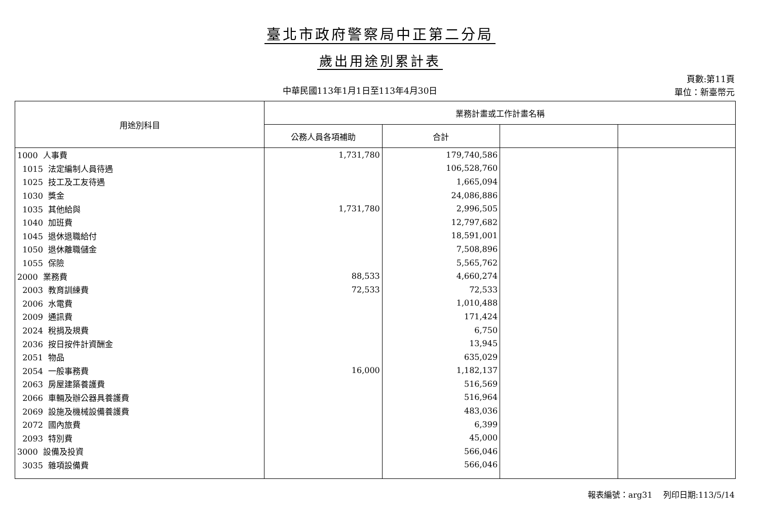臺北市政府警察局中正第二分局
歲出用途別累計表
中華民國113年1月1日至113年4月30日
頁數:第11頁
單位：新臺幣元
| 用途別科目 | 業務計畫或工作計畫名稱 | | | |
| --- | --- | --- | --- | --- |
| | 公務人員各項補助 | 合計 | | |
| 1000 人事費 | 1,731,780 | 179,740,586 | | |
| 1015 法定編制人員待遇 | | 106,528,760 | | |
| 1025 技工及工友待遇 | | 1,665,094 | | |
| 1030 獎金 | | 24,086,886 | | |
| 1035 其他給與 | 1,731,780 | 2,996,505 | | |
| 1040 加班費 | | 12,797,682 | | |
| 1045 退休退職給付 | | 18,591,001 | | |
| 1050 退休離職儲金 | | 7,508,896 | | |
| 1055 保險 | | 5,565,762 | | |
| 2000 業務費 | 88,533 | 4,660,274 | | |
| 2003 教育訓練費 | 72,533 | 72,533 | | |
| 2006 水電費 | | 1,010,488 | | |
| 2009 通訊費 | | 171,424 | | |
| 2024 稅捐及規費 | | 6,750 | | |
| 2036 按日按件計資酬金 | | 13,945 | | |
| 2051 物品 | | 635,029 | | |
| 2054 一般事務費 | 16,000 | 1,182,137 | | |
| 2063 房屋建築養護費 | | 516,569 | | |
| 2066 車輛及辦公器具養護費 | | 516,964 | | |
| 2069 設施及機械設備養護費 | | 483,036 | | |
| 2072 國內旅費 | | 6,399 | | |
| 2093 特別費 | | 45,000 | | |
| 3000 設備及投資 | | 566,046 | | |
| 3035 雜項設備費 | | 566,046 | | |
報表編號：arg31　 列印日期:113/5/14